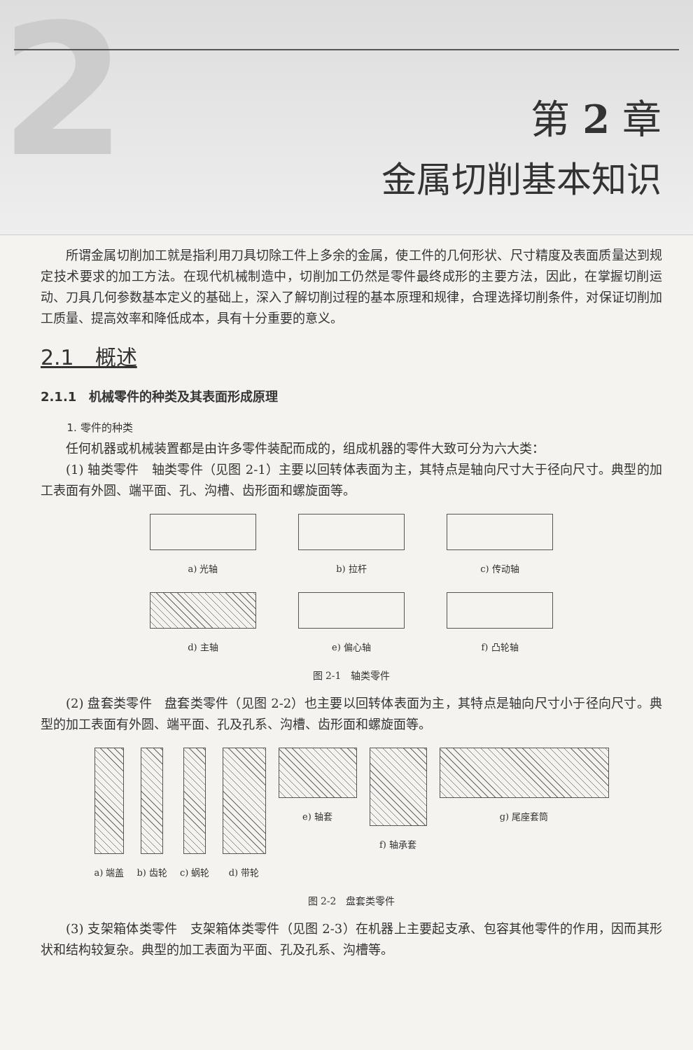2
第 2 章
金属切削基本知识
所谓金属切削加工就是指利用刀具切除工件上多余的金属，使工件的几何形状、尺寸精度及表面质量达到规定技术要求的加工方法。在现代机械制造中，切削加工仍然是零件最终成形的主要方法，因此，在掌握切削运动、刀具几何参数基本定义的基础上，深入了解切削过程的基本原理和规律，合理选择切削条件，对保证切削加工质量、提高效率和降低成本，具有十分重要的意义。
2.1　概述
2.1.1　机械零件的种类及其表面形成原理
1. 零件的种类
任何机器或机械装置都是由许多零件装配而成的，组成机器的零件大致可分为六大类：
(1) 轴类零件　轴类零件（见图 2-1）主要以回转体表面为主，其特点是轴向尺寸大于径向尺寸。典型的加工表面有外圆、端平面、孔、沟槽、齿形面和螺旋面等。
a) 光轴 b) 拉杆 c) 传动轴
d) 主轴 e) 偏心轴 f) 凸轮轴
图 2-1　轴类零件
(2) 盘套类零件　盘套类零件（见图 2-2）也主要以回转体表面为主，其特点是轴向尺寸小于径向尺寸。典型的加工表面有外圆、端平面、孔及孔系、沟槽、齿形面和螺旋面等。
a) 端盖 b) 齿轮 c) 蜗轮 d) 带轮 e) 轴套 f) 轴承套 g) 尾座套筒
图 2-2　盘套类零件
(3) 支架箱体类零件　支架箱体类零件（见图 2-3）在机器上主要起支承、包容其他零件的作用，因而其形状和结构较复杂。典型的加工表面为平面、孔及孔系、沟槽等。